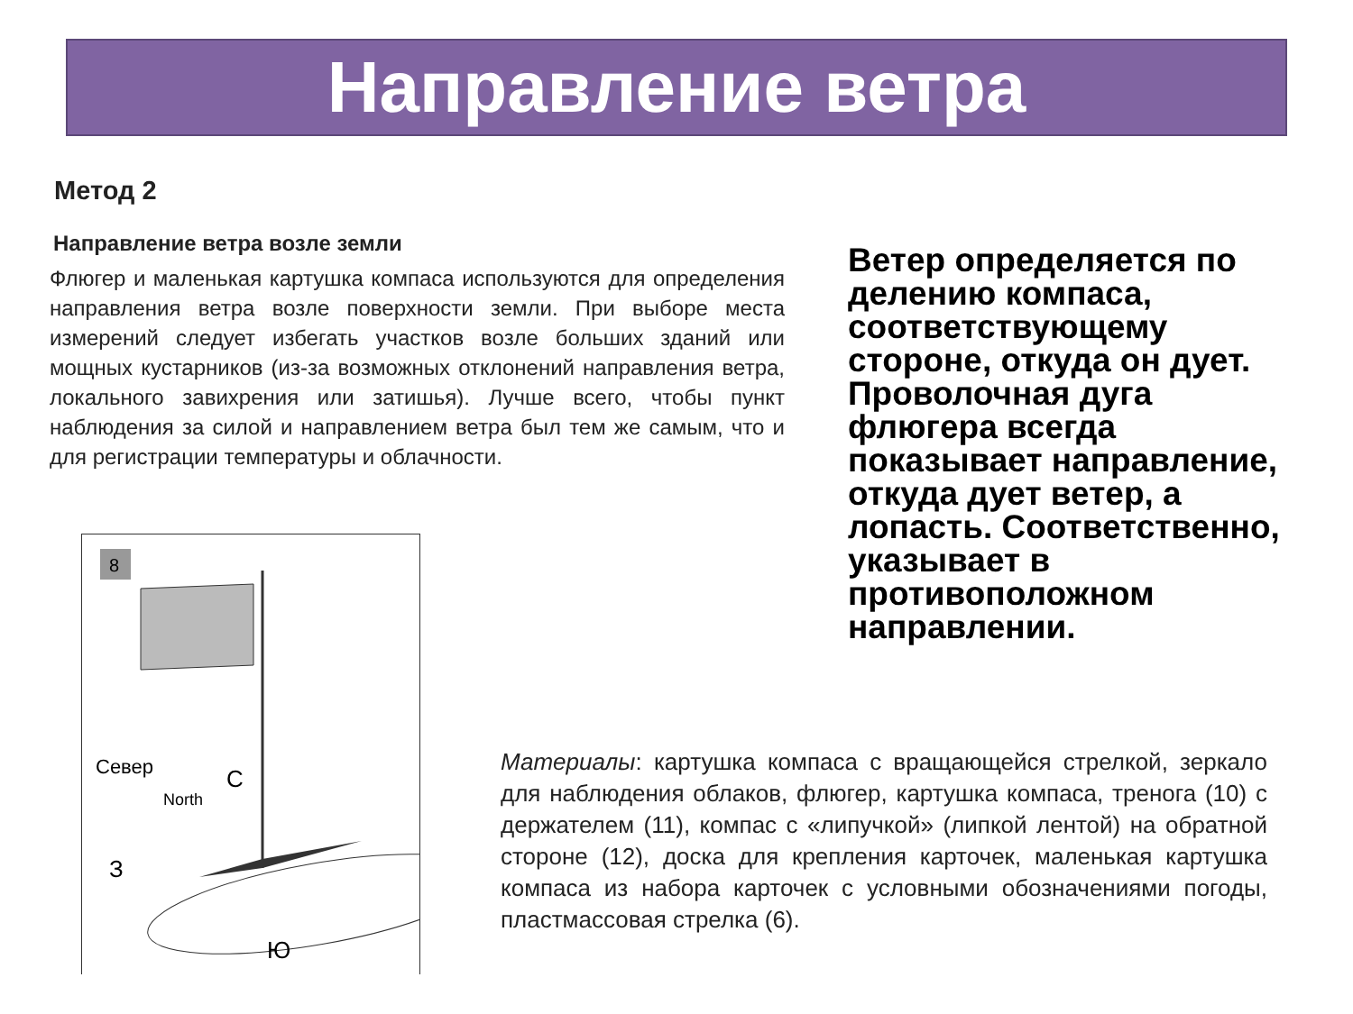Направление ветра
Метод 2
Направление ветра возле земли
Флюгер и маленькая картушка компаса используются для определения направления ветра возле поверхности земли. При выборе места измерений следует избегать участков возле больших зданий или мощных кустарников (из-за возможных отклонений направления ветра, локального завихрения или затишья). Лучше всего, чтобы пункт наблюдения за силой и направлением ветра был тем же самым, что и для регистрации температуры и облачности.
Ветер определяется по делению компаса, соответствующему стороне, откуда он дует. Проволочная дуга флюгера всегда показывает направление, откуда дует ветер, а лопасть. Соответственно, указывает в противоположном направлении.
8
Север
С
З
Ю
North
Материалы: картушка компаса с вращающейся стрелкой, зеркало для наблюдения облаков, флюгер, картушка компаса, тренога (10) с держателем (11), компас с «липучкой» (липкой лентой) на обратной стороне (12), доска для крепления карточек, маленькая картушка компаса из набора карточек с условными обозначениями погоды, пластмассовая стрелка (6).